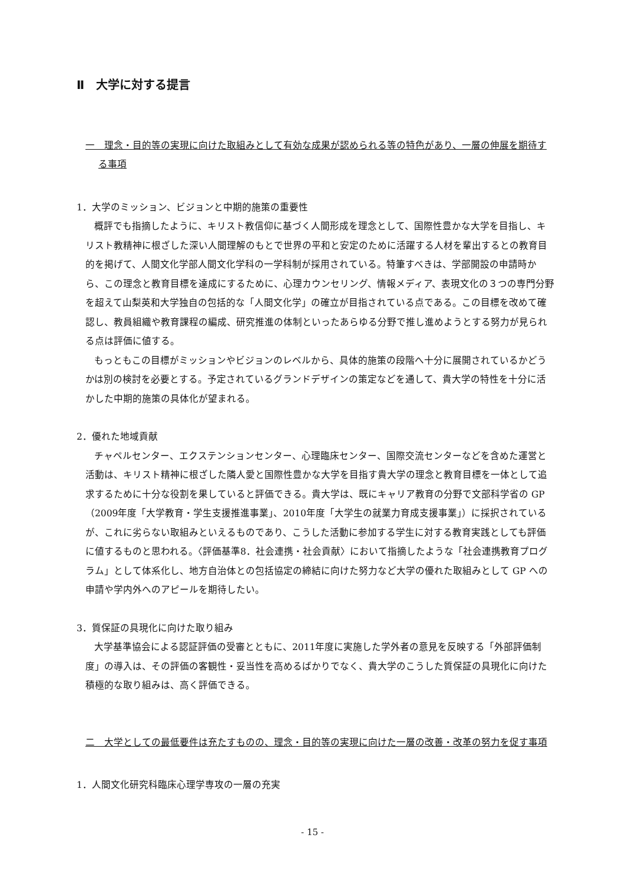Ⅱ　大学に対する提言
一　理念・目的等の実現に向けた取組みとして有効な成果が認められる等の特色があり、一層の伸展を期待する事項
1．大学のミッション、ビジョンと中期的施策の重要性
概評でも指摘したように、キリスト教信仰に基づく人間形成を理念として、国際性豊かな大学を目指し、キリスト教精神に根ざした深い人間理解のもとで世界の平和と安定のために活躍する人材を輩出するとの教育目的を掲げて、人間文化学部人間文化学科の一学科制が採用されている。特筆すべきは、学部開設の申請時から、この理念と教育目標を達成にするために、心理カウンセリング、情報メディア、表現文化の３つの専門分野を超えて山梨英和大学独自の包括的な「人間文化学」の確立が目指されている点である。この目標を改めて確認し、教員組織や教育課程の編成、研究推進の体制といったあらゆる分野で推し進めようとする努力が見られる点は評価に値する。
もっともこの目標がミッションやビジョンのレベルから、具体的施策の段階へ十分に展開されているかどうかは別の検討を必要とする。予定されているグランドデザインの策定などを通して、貴大学の特性を十分に活かした中期的施策の具体化が望まれる。
2．優れた地域貢献
チャペルセンター、エクステンションセンター、心理臨床センター、国際交流センターなどを含めた運営と活動は、キリスト精神に根ざした隣人愛と国際性豊かな大学を目指す貴大学の理念と教育目標を一体として追求するために十分な役割を果していると評価できる。貴大学は、既にキャリア教育の分野で文部科学省の GP（2009年度「大学教育・学生支援推進事業」、2010年度「大学生の就業力育成支援事業」）に採択されているが、これに劣らない取組みといえるものであり、こうした活動に参加する学生に対する教育実践としても評価に値するものと思われる。〈評価基準8．社会連携・社会貢献〉において指摘したような「社会連携教育プログラム」として体系化し、地方自治体との包括協定の締結に向けた努力など大学の優れた取組みとして GP への申請や学内外へのアピールを期待したい。
3．質保証の具現化に向けた取り組み
大学基準協会による認証評価の受審とともに、2011年度に実施した学外者の意見を反映する「外部評価制度」の導入は、その評価の客観性・妥当性を高めるばかりでなく、貴大学のこうした質保証の具現化に向けた積極的な取り組みは、高く評価できる。
二　大学としての最低要件は充たすものの、理念・目的等の実現に向けた一層の改善・改革の努力を促す事項
1．人間文化研究科臨床心理学専攻の一層の充実
- 15 -